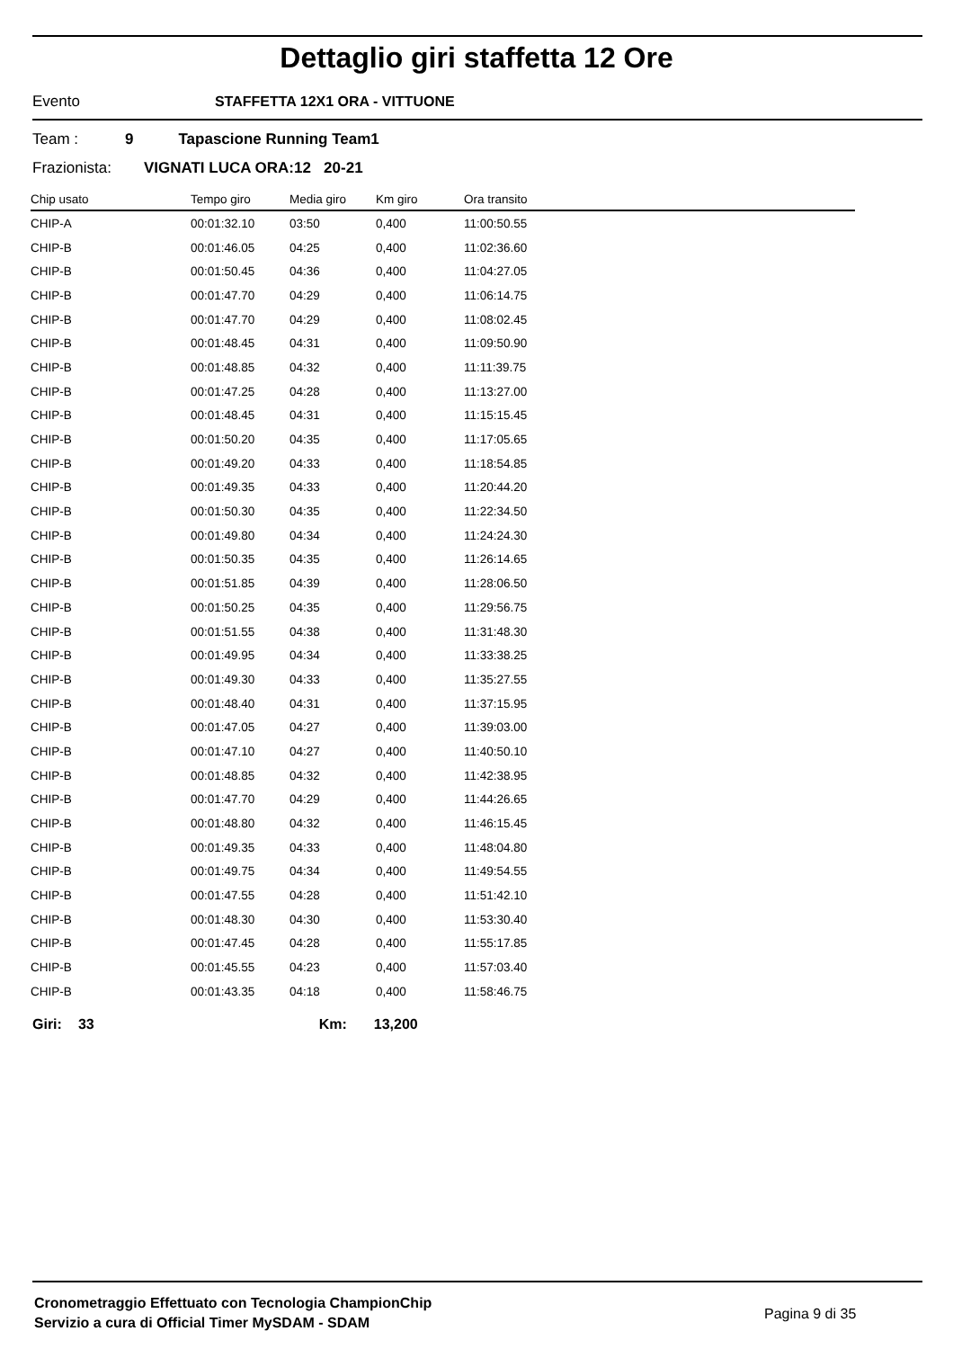Dettaglio giri staffetta 12 Ore
Evento STAFFETTA 12X1 ORA - VITTUONE
Team : 9 Tapascione Running Team1
Frazionista: VIGNATI LUCA ORA:12 20-21
| Chip usato | Tempo giro | Media giro | Km giro | Ora transito |
| --- | --- | --- | --- | --- |
| CHIP-A | 00:01:32.10 | 03:50 | 0,400 | 11:00:50.55 |
| CHIP-B | 00:01:46.05 | 04:25 | 0,400 | 11:02:36.60 |
| CHIP-B | 00:01:50.45 | 04:36 | 0,400 | 11:04:27.05 |
| CHIP-B | 00:01:47.70 | 04:29 | 0,400 | 11:06:14.75 |
| CHIP-B | 00:01:47.70 | 04:29 | 0,400 | 11:08:02.45 |
| CHIP-B | 00:01:48.45 | 04:31 | 0,400 | 11:09:50.90 |
| CHIP-B | 00:01:48.85 | 04:32 | 0,400 | 11:11:39.75 |
| CHIP-B | 00:01:47.25 | 04:28 | 0,400 | 11:13:27.00 |
| CHIP-B | 00:01:48.45 | 04:31 | 0,400 | 11:15:15.45 |
| CHIP-B | 00:01:50.20 | 04:35 | 0,400 | 11:17:05.65 |
| CHIP-B | 00:01:49.20 | 04:33 | 0,400 | 11:18:54.85 |
| CHIP-B | 00:01:49.35 | 04:33 | 0,400 | 11:20:44.20 |
| CHIP-B | 00:01:50.30 | 04:35 | 0,400 | 11:22:34.50 |
| CHIP-B | 00:01:49.80 | 04:34 | 0,400 | 11:24:24.30 |
| CHIP-B | 00:01:50.35 | 04:35 | 0,400 | 11:26:14.65 |
| CHIP-B | 00:01:51.85 | 04:39 | 0,400 | 11:28:06.50 |
| CHIP-B | 00:01:50.25 | 04:35 | 0,400 | 11:29:56.75 |
| CHIP-B | 00:01:51.55 | 04:38 | 0,400 | 11:31:48.30 |
| CHIP-B | 00:01:49.95 | 04:34 | 0,400 | 11:33:38.25 |
| CHIP-B | 00:01:49.30 | 04:33 | 0,400 | 11:35:27.55 |
| CHIP-B | 00:01:48.40 | 04:31 | 0,400 | 11:37:15.95 |
| CHIP-B | 00:01:47.05 | 04:27 | 0,400 | 11:39:03.00 |
| CHIP-B | 00:01:47.10 | 04:27 | 0,400 | 11:40:50.10 |
| CHIP-B | 00:01:48.85 | 04:32 | 0,400 | 11:42:38.95 |
| CHIP-B | 00:01:47.70 | 04:29 | 0,400 | 11:44:26.65 |
| CHIP-B | 00:01:48.80 | 04:32 | 0,400 | 11:46:15.45 |
| CHIP-B | 00:01:49.35 | 04:33 | 0,400 | 11:48:04.80 |
| CHIP-B | 00:01:49.75 | 04:34 | 0,400 | 11:49:54.55 |
| CHIP-B | 00:01:47.55 | 04:28 | 0,400 | 11:51:42.10 |
| CHIP-B | 00:01:48.30 | 04:30 | 0,400 | 11:53:30.40 |
| CHIP-B | 00:01:47.45 | 04:28 | 0,400 | 11:55:17.85 |
| CHIP-B | 00:01:45.55 | 04:23 | 0,400 | 11:57:03.40 |
| CHIP-B | 00:01:43.35 | 04:18 | 0,400 | 11:58:46.75 |
Giri: 33 Km: 13,200
Cronometraggio Effettuato con Tecnologia ChampionChip
Servizio a cura di Official Timer MySDAM - SDAM
Pagina 9 di 35